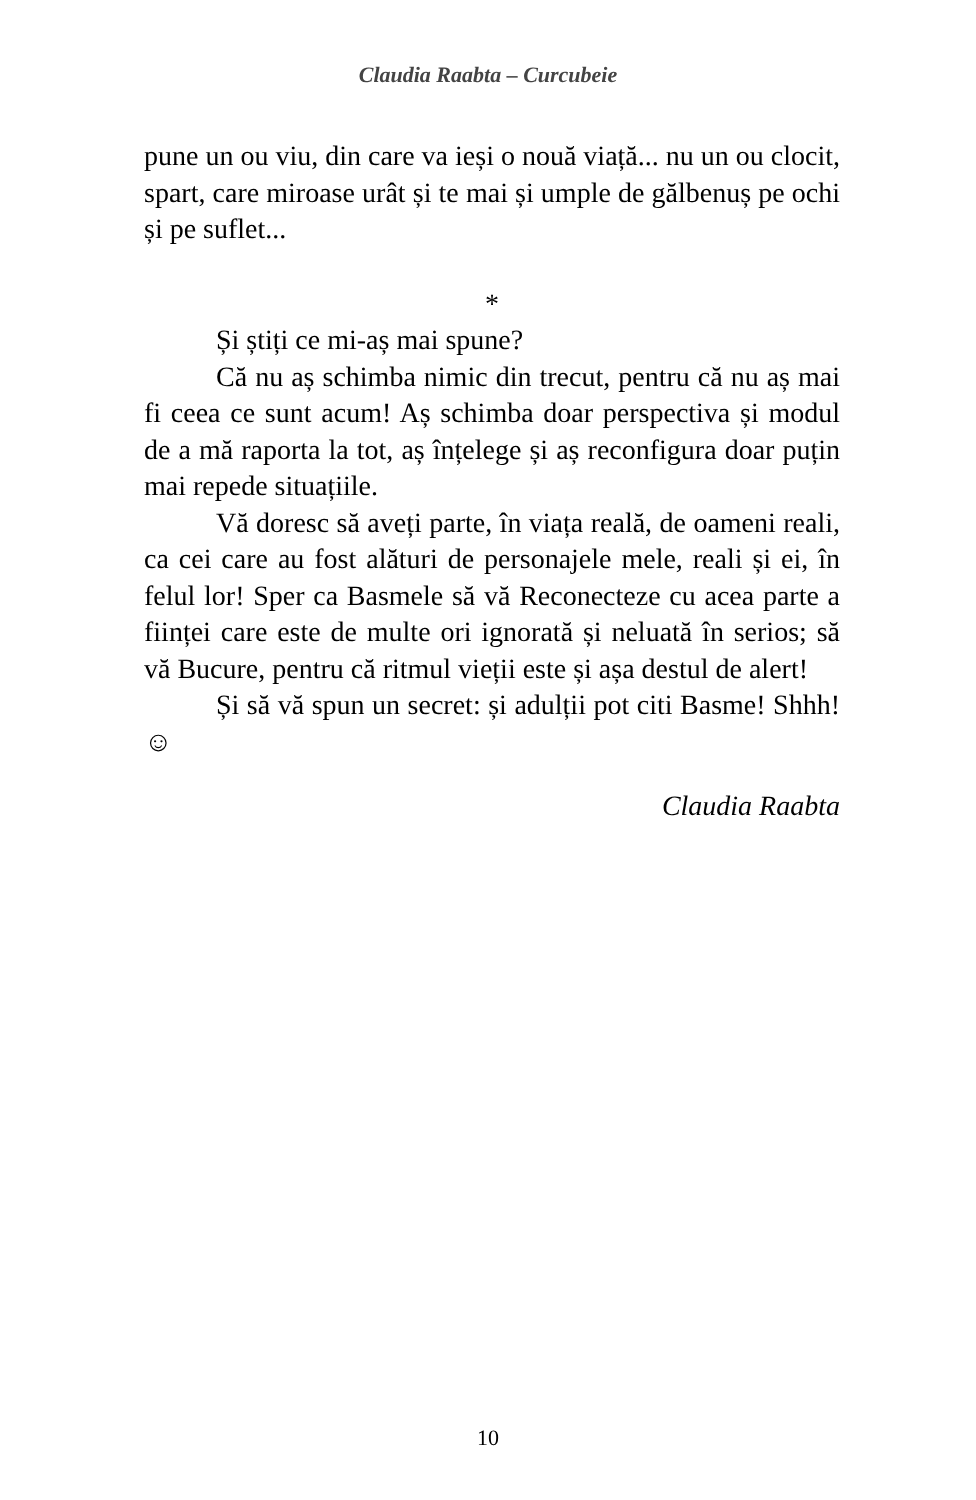Claudia Raabta – Curcubeie
pune un ou viu, din care va ieși o nouă viață... nu un ou clocit, spart, care miroase urât și te mai și umple de gălbenuș pe ochi și pe suflet...
*
Și știți ce mi-aș mai spune?
Că nu aș schimba nimic din trecut, pentru că nu aș mai fi ceea ce sunt acum! Aș schimba doar perspectiva și modul de a mă raporta la tot, aș înțelege și aș reconfigura doar puțin mai repede situațiile.
Vă doresc să aveți parte, în viața reală, de oameni reali, ca cei care au fost alături de personajele mele, reali și ei, în felul lor! Sper ca Basmele să vă Reconecteze cu acea parte a ființei care este de multe ori ignorată și neluată în serios; să vă Bucure, pentru că ritmul vieții este și așa destul de alert!
Și să vă spun un secret: și adulții pot citi Basme! Shhh! ☺
Claudia Raabta
10